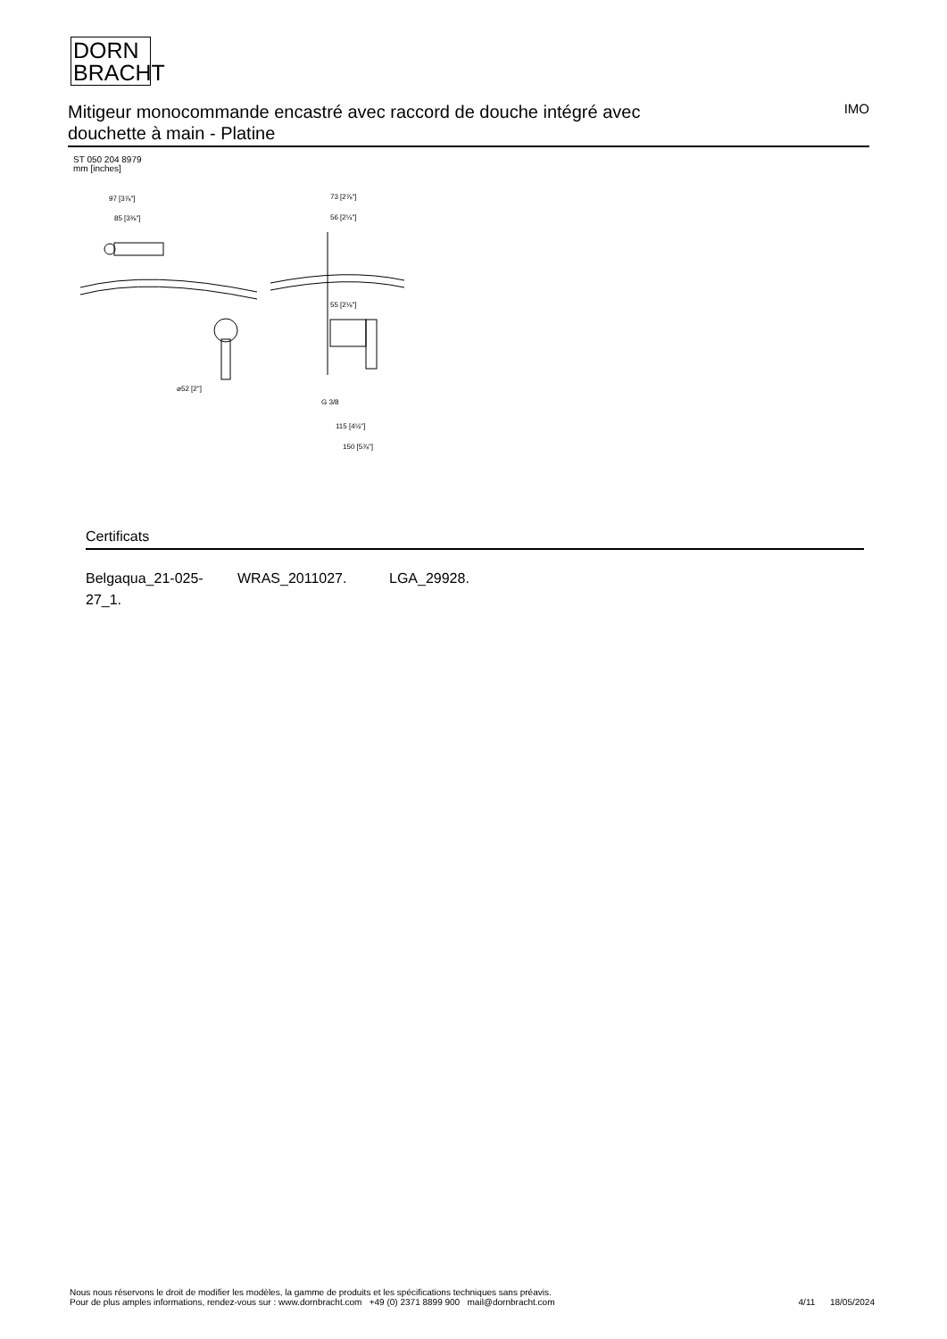DORN
BRACHT
Mitigeur monocommande encastré avec raccord de douche intégré avec douchette à main - Platine
IMO
ST 050 204 8979
mm [inches]
97 [3⅞"]
85 [3⅜"]
73 [2⅞"]
56 [2¼"]
55 [2⅛"]
⌀52 [2"]
G 3/8
115 [4½"]
150 [5⅞"]
Certificats
Belgaqua_21-025-27_1.
WRAS_2011027. LGA_29928.
Nous nous réservons le droit de modifier les modèles, la gamme de produits et les spécifications techniques sans préavis.
Pour de plus amples informations, rendez-vous sur : www.dornbracht.com +49 (0) 2371 8899 900 mail@dornbracht.com
4/11 18/05/2024